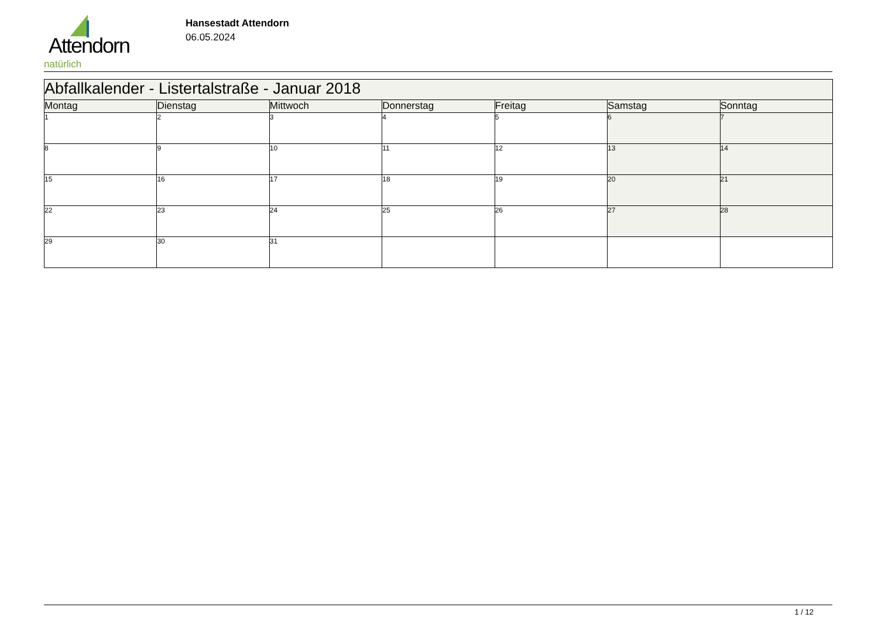Attendorn
natürlich
Hansestadt Attendorn
06.05.2024
| Abfallkalender - Listertalstraße - Januar 2018 | | | | | | |
| Montag | Dienstag | Mittwoch | Donnerstag | Freitag | Samstag | Sonntag |
| 1 | 2 | 3 | 4 | 5 | 6 | 7 |
| 8 | 9 | 10 | 11 | 12 | 13 | 14 |
| 15 | 16 | 17 | 18 | 19 | 20 | 21 |
| 22 | 23 | 24 | 25 | 26 | 27 | 28 |
| 29 | 30 | 31 | | | | |
1 / 12